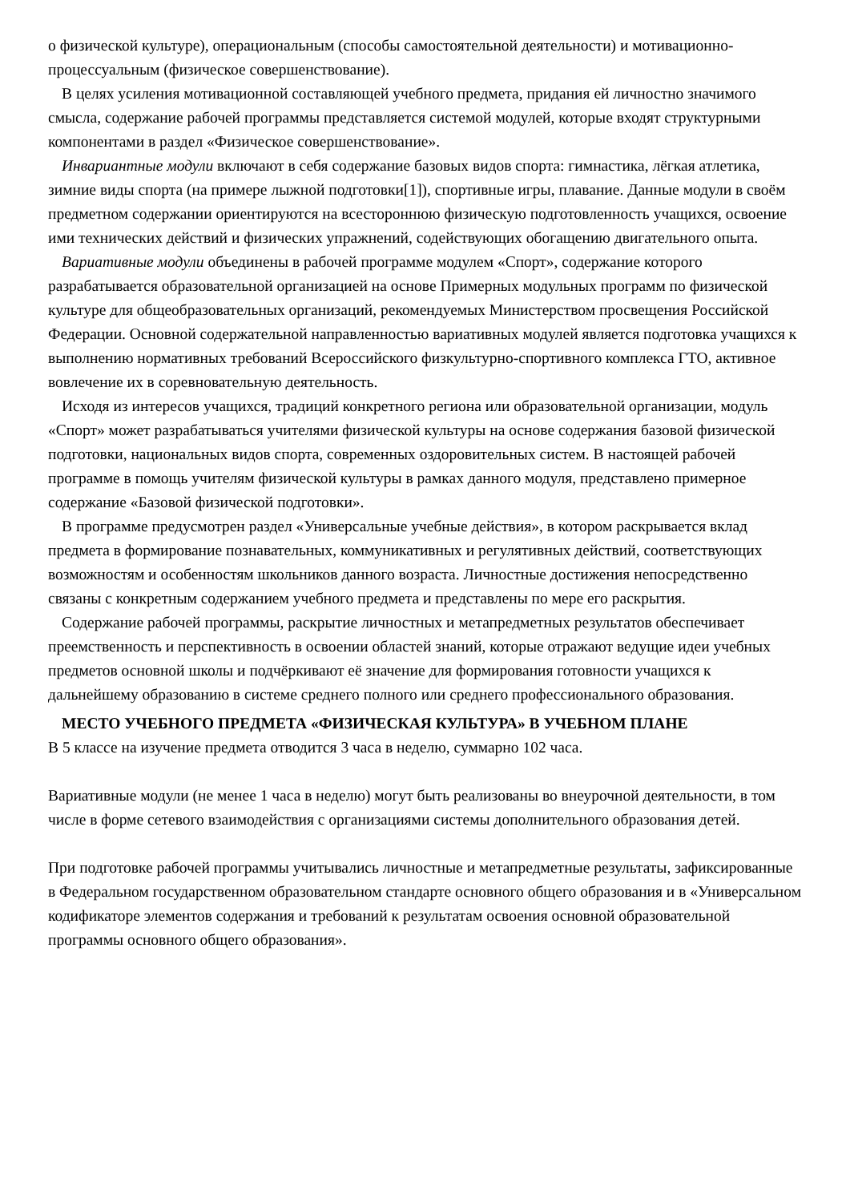о физической культуре), операциональным (способы самостоятельной деятельности) и мотивационно-процессуальным (физическое совершенствование).
В целях усиления мотивационной составляющей учебного предмета, придания ей личностно значимого смысла, содержание рабочей программы представляется системой модулей, которые входят структурными компонентами в раздел «Физическое совершенствование».
Инвариантные модули включают в себя содержание базовых видов спорта: гимнастика, лёгкая атлетика, зимние виды спорта (на примере лыжной подготовки[1]), спортивные игры, плавание. Данные модули в своём предметном содержании ориентируются на всестороннюю физическую подготовленность учащихся, освоение ими технических действий и физических упражнений, содействующих обогащению двигательного опыта.
Вариативные модули объединены в рабочей программе модулем «Спорт», содержание которого разрабатывается образовательной организацией на основе Примерных модульных программ по физической культуре для общеобразовательных организаций, рекомендуемых Министерством просвещения Российской Федерации. Основной содержательной направленностью вариативных модулей является подготовка учащихся к выполнению нормативных требований Всероссийского физкультурно-спортивного комплекса ГТО, активное вовлечение их в соревновательную деятельность.
Исходя из интересов учащихся, традиций конкретного региона или образовательной организации, модуль «Спорт» может разрабатываться учителями физической культуры на основе содержания базовой физической подготовки, национальных видов спорта, современных оздоровительных систем. В настоящей рабочей программе в помощь учителям физической культуры в рамках данного модуля, представлено примерное содержание «Базовой физической подготовки».
В программе предусмотрен раздел «Универсальные учебные действия», в котором раскрывается вклад предмета в формирование познавательных, коммуникативных и регулятивных действий, соответствующих возможностям и особенностям школьников данного возраста. Личностные достижения непосредственно связаны с конкретным содержанием учебного предмета и представлены по мере его раскрытия.
Содержание рабочей программы, раскрытие личностных и метапредметных результатов обеспечивает преемственность и перспективность в освоении областей знаний, которые отражают ведущие идеи учебных предметов основной школы и подчёркивают её значение для формирования готовности учащихся к дальнейшему образованию в системе среднего полного или среднего профессионального образования.
МЕСТО УЧЕБНОГО ПРЕДМЕТА «ФИЗИЧЕСКАЯ КУЛЬТУРА» В УЧЕБНОМ ПЛАНЕ
В 5 классе на изучение предмета отводится 3 часа в неделю, суммарно 102 часа.
Вариативные модули (не менее 1 часа в неделю) могут быть реализованы во внеурочной деятельности, в том числе в форме сетевого взаимодействия с организациями системы дополнительного образования детей.
При подготовке рабочей программы учитывались личностные и метапредметные результаты, зафиксированные в Федеральном государственном образовательном стандарте основного общего образования и в «Универсальном кодификаторе элементов содержания и требований к результатам освоения основной образовательной программы основного общего образования».